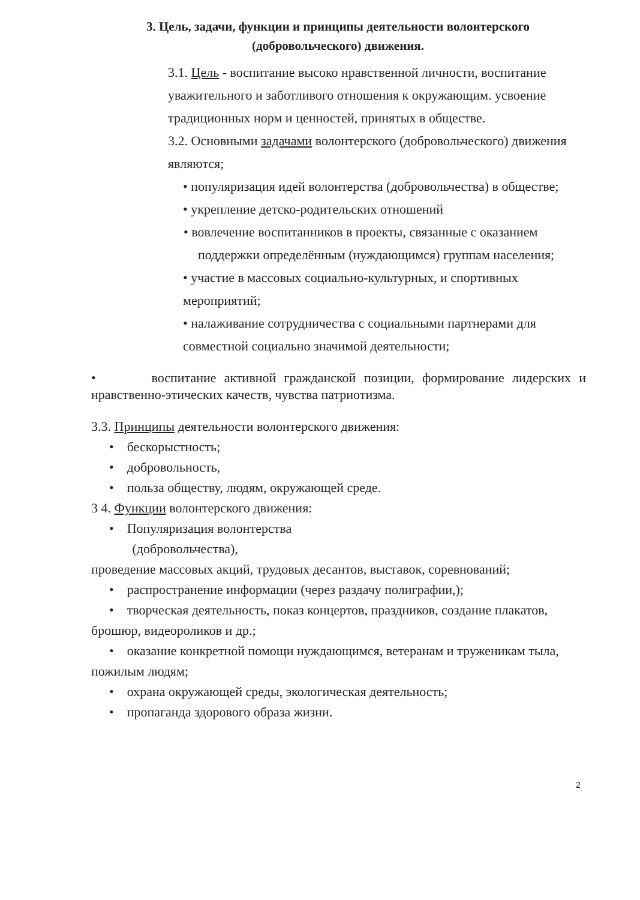3. Цель, задачи, функции и принципы деятельности волонтерского (добровольческого) движения.
3.1. Цель - воспитание высоко нравственной личности, воспитание уважительного и заботливого отношения к окружающим. усвоение традиционных норм и ценностей, принятых в обществе.
3.2. Основными задачами волонтерского (добровольческого) движения являются;
• популяризация идей волонтерства (добровольчества) в обществе;
• укрепление детско-родительских отношений
• вовлечение воспитанников в проекты, связанные с оказанием поддержки определённым (нуждающимся) группам населения;
• участие в массовых социально-культурных, и спортивных мероприятий;
• налаживание сотрудничества с социальными партнерами для совместной социально значимой деятельности;
• воспитание активной гражданской позиции, формирование лидерских и нравственно-этических качеств, чувства патриотизма.
3.3. Принципы деятельности волонтерского движения:
• бескорыстность;
• добровольность,
• польза обществу, людям, окружающей среде.
3 4. Функции волонтерского движения:
• Популяризация волонтерства
(добровольчества),
проведение массовых акций, трудовых десантов, выставок, соревнований;
• распространение информации (через раздачу полиграфии,);
• творческая деятельность, показ концертов, праздников, создание плакатов, брошюр, видеороликов и др.;
• оказание конкретной помощи нуждающимся, ветеранам и труженикам тыла, пожилым людям;
• охрана окружающей среды, экологическая деятельность;
• пропаганда здорового образа жизни.
2